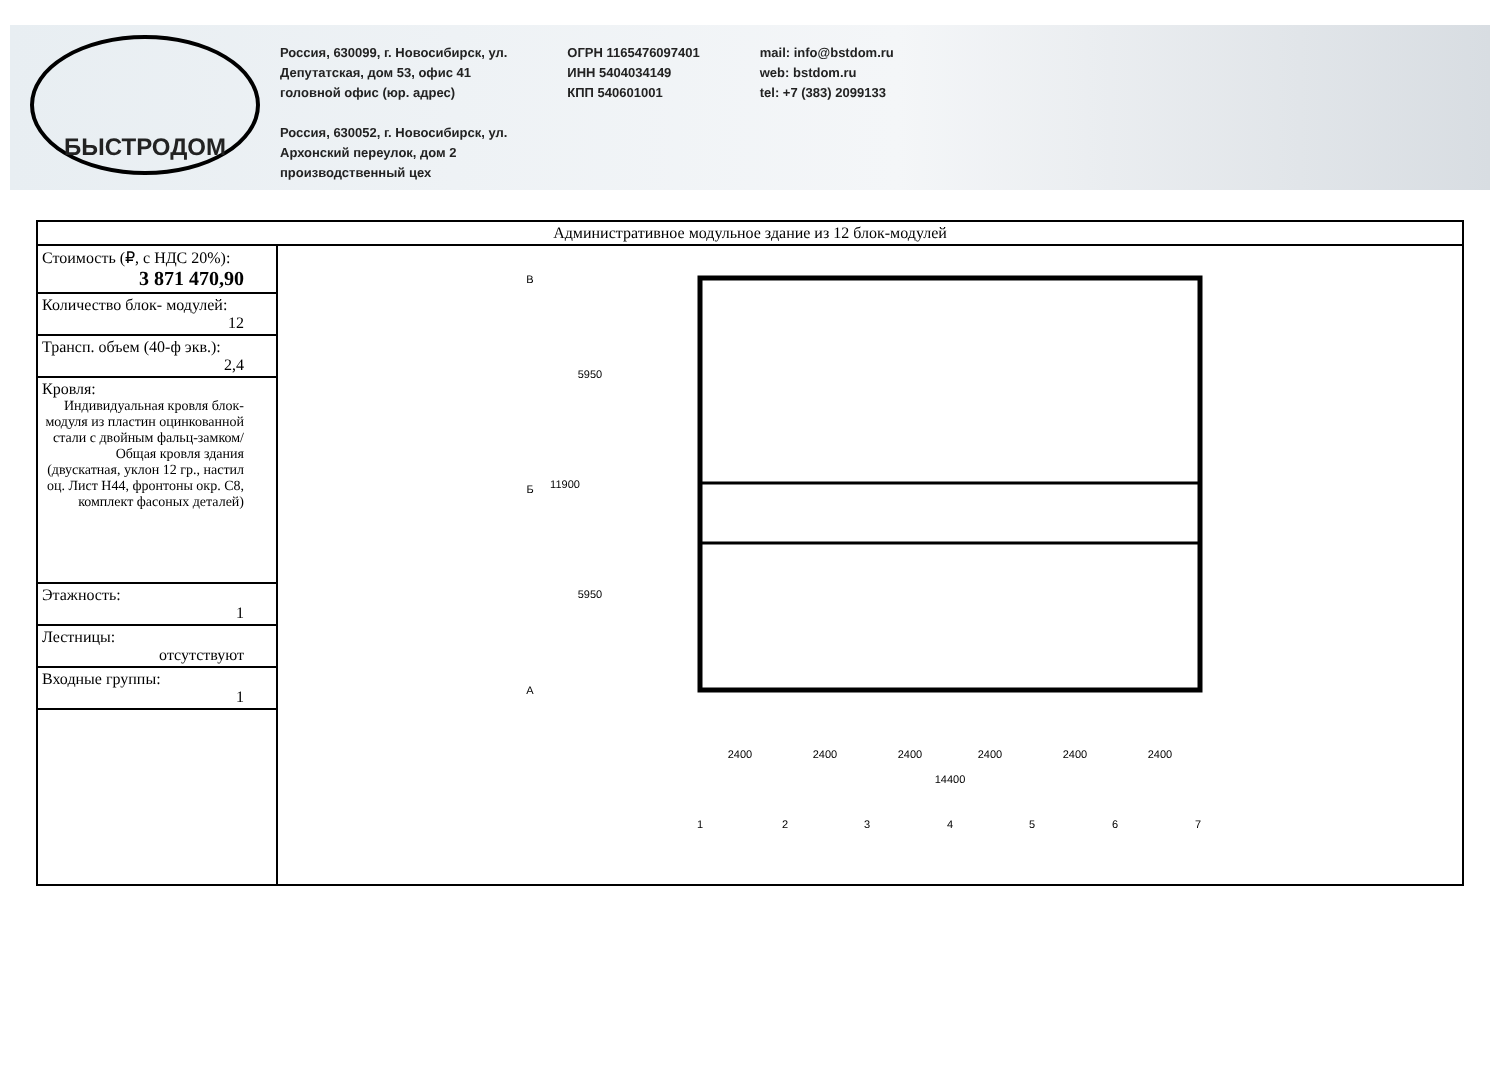БЫСТРОДОМ
Россия, 630099, г. Новосибирск, ул.
Депутатская, дом 53, офис 41
головной офис (юр. адрес)
Россия, 630052, г. Новосибирск, ул.
Архонский переулок, дом 2
производственный цех
ОГРН 1165476097401
ИНН 5404034149
КПП 540601001
mail: info@bstdom.ru
web: bstdom.ru
tel: +7 (383) 2099133
| Административное модульное здание из 12 блок-модулей | |
| Стоимость (₽, с НДС 20%): 3 871 470,90 | 2400 2400 2400 2400 2400 2400 14400 1 2 3 4 5 6 7 В Б А 5950 5950 11900 |
| Количество блок- модулей: 12 | |
| Трансп. объем (40-ф экв.): 2,4 | |
| Кровля: Индивидуальная кровля блок-модуля из пластин оцинкованной стали с двойным фальц-замком/ Общая кровля здания (двускатная, уклон 12 гр., настил оц. Лист Н44, фронтоны окр. С8, комплект фасоных деталей) | |
| Этажность: 1 | |
| Лестницы: отсутствуют | |
| Входные группы: 1 | |